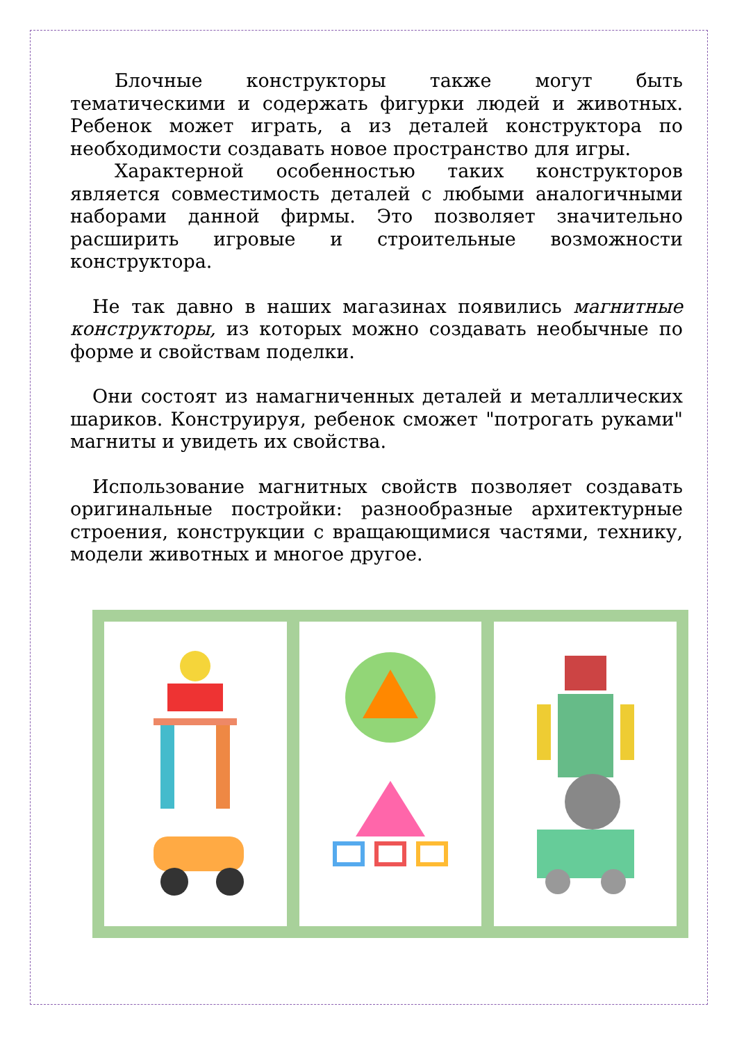Блочные конструкторы также могут быть тематическими и содержать фигурки людей и животных. Ребенок может играть, а из деталей конструктора по необходимости создавать новое пространство для игры.
Характерной особенностью таких конструкторов является совместимость деталей с любыми аналогичными наборами данной фирмы. Это позволяет значительно расширить игровые и строительные возможности конструктора.
Не так давно в наших магазинах появились магнитные конструкторы, из которых можно создавать необычные по форме и свойствам поделки.
Они состоят из намагниченных деталей и металлических шариков. Конструируя, ребенок сможет "потрогать руками" магниты и увидеть их свойства.
Использование магнитных свойств позволяет создавать оригинальные постройки: разнообразные архитектурные строения, конструкции с вращающимися частями, технику, модели животных и многое другое.